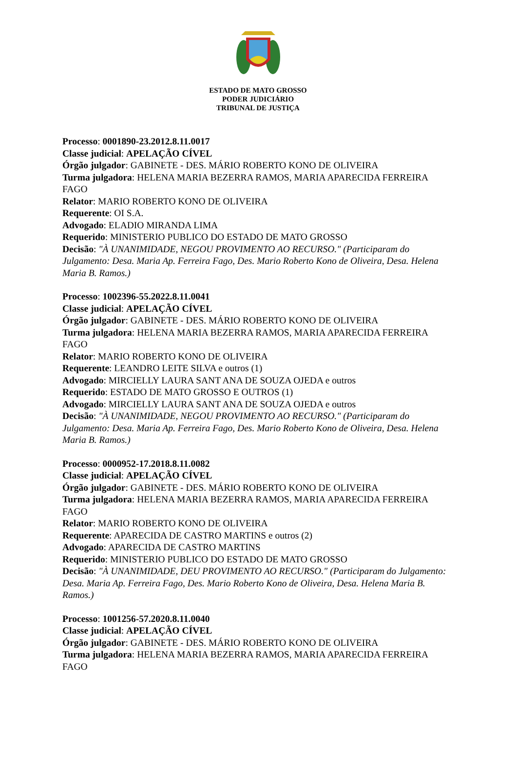ESTADO DE MATO GROSSO
PODER JUDICIÁRIO
TRIBUNAL DE JUSTIÇA
Processo: 0001890-23.2012.8.11.0017
Classe judicial: APELAÇÃO CÍVEL
Órgão julgador: GABINETE - DES. MÁRIO ROBERTO KONO DE OLIVEIRA
Turma julgadora: HELENA MARIA BEZERRA RAMOS, MARIA APARECIDA FERREIRA FAGO
Relator: MARIO ROBERTO KONO DE OLIVEIRA
Requerente: OI S.A.
Advogado: ELADIO MIRANDA LIMA
Requerido: MINISTERIO PUBLICO DO ESTADO DE MATO GROSSO
Decisão: "À UNANIMIDADE, NEGOU PROVIMENTO AO RECURSO." (Participaram do Julgamento: Desa. Maria Ap. Ferreira Fago, Des. Mario Roberto Kono de Oliveira, Desa. Helena Maria B. Ramos.)
Processo: 1002396-55.2022.8.11.0041
Classe judicial: APELAÇÃO CÍVEL
Órgão julgador: GABINETE - DES. MÁRIO ROBERTO KONO DE OLIVEIRA
Turma julgadora: HELENA MARIA BEZERRA RAMOS, MARIA APARECIDA FERREIRA FAGO
Relator: MARIO ROBERTO KONO DE OLIVEIRA
Requerente: LEANDRO LEITE SILVA e outros (1)
Advogado: MIRCIELLY LAURA SANT ANA DE SOUZA OJEDA e outros
Requerido: ESTADO DE MATO GROSSO E OUTROS (1)
Advogado: MIRCIELLY LAURA SANT ANA DE SOUZA OJEDA e outros
Decisão: "À UNANIMIDADE, NEGOU PROVIMENTO AO RECURSO." (Participaram do Julgamento: Desa. Maria Ap. Ferreira Fago, Des. Mario Roberto Kono de Oliveira, Desa. Helena Maria B. Ramos.)
Processo: 0000952-17.2018.8.11.0082
Classe judicial: APELAÇÃO CÍVEL
Órgão julgador: GABINETE - DES. MÁRIO ROBERTO KONO DE OLIVEIRA
Turma julgadora: HELENA MARIA BEZERRA RAMOS, MARIA APARECIDA FERREIRA FAGO
Relator: MARIO ROBERTO KONO DE OLIVEIRA
Requerente: APARECIDA DE CASTRO MARTINS e outros (2)
Advogado: APARECIDA DE CASTRO MARTINS
Requerido: MINISTERIO PUBLICO DO ESTADO DE MATO GROSSO
Decisão: "À UNANIMIDADE, DEU PROVIMENTO AO RECURSO." (Participaram do Julgamento: Desa. Maria Ap. Ferreira Fago, Des. Mario Roberto Kono de Oliveira, Desa. Helena Maria B. Ramos.)
Processo: 1001256-57.2020.8.11.0040
Classe judicial: APELAÇÃO CÍVEL
Órgão julgador: GABINETE - DES. MÁRIO ROBERTO KONO DE OLIVEIRA
Turma julgadora: HELENA MARIA BEZERRA RAMOS, MARIA APARECIDA FERREIRA FAGO